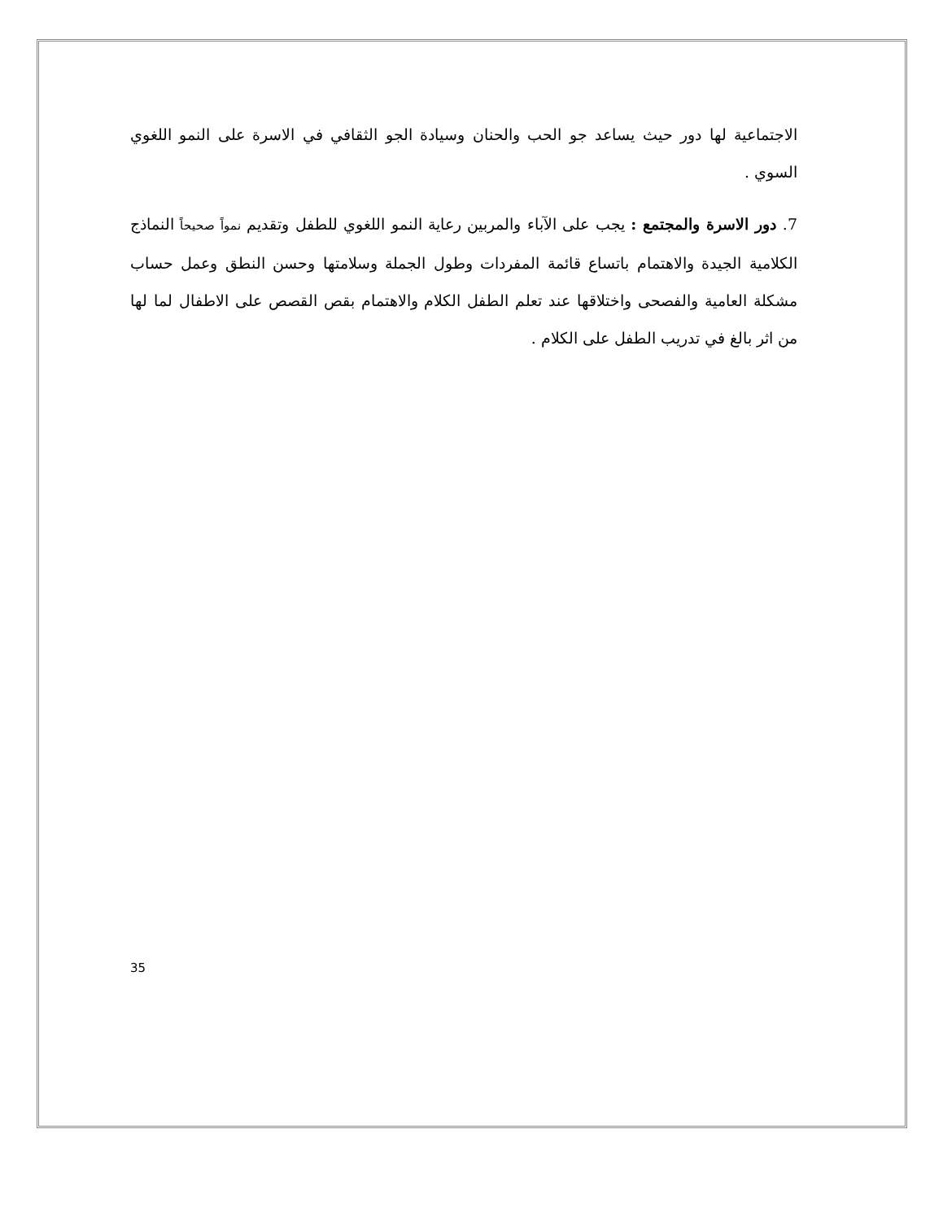الاجتماعية لها دور حيث يساعد جو الحب والحنان وسيادة الجو الثقافي في الاسرة على النمو اللغوي السوي .
7. دور الاسرة والمجتمع : يجب على الآباء والمربين رعاية النمو اللغوي للطفل وتقديم نمواً صحيحاً النماذج الكلامية الجيدة والاهتمام باتساع قائمة المفردات وطول الجملة وسلامتها وحسن النطق وعمل حساب مشكلة العامية والفصحى واختلاقها عند تعلم الطفل الكلام والاهتمام بقص القصص على الاطفال لما لها من اثر بالغ في تدريب الطفل على الكلام .
35